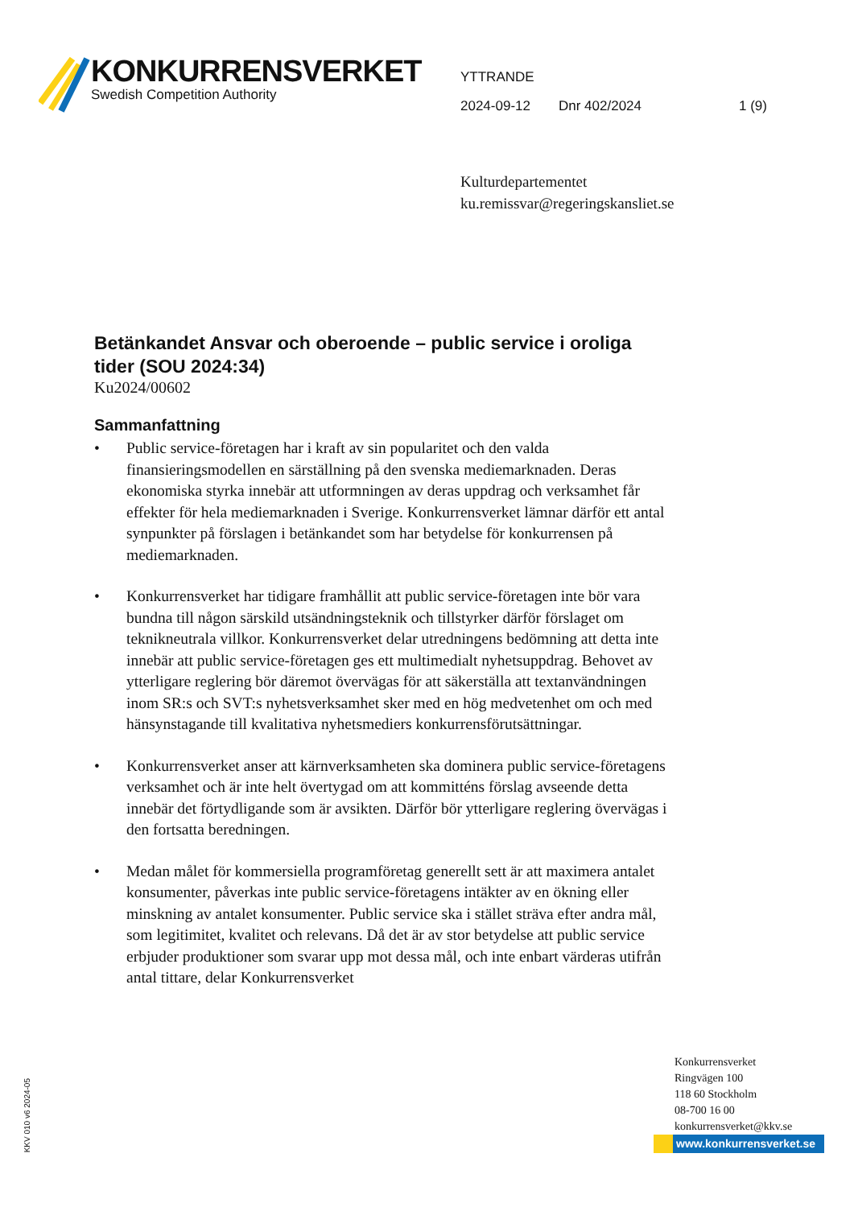KONKURRENSVERKET
Swedish Competition Authority
YTTRANDE
2024-09-12 Dnr 402/2024 1 (9)
Kulturdepartementet
ku.remissvar@regeringskansliet.se
Betänkandet Ansvar och oberoende – public service i oroliga tider (SOU 2024:34)
Ku2024/00602
Sammanfattning
• Public service-företagen har i kraft av sin popularitet och den valda finansieringsmodellen en särställning på den svenska mediemarknaden. Deras ekonomiska styrka innebär att utformningen av deras uppdrag och verksamhet får effekter för hela mediemarknaden i Sverige. Konkurrensverket lämnar därför ett antal synpunkter på förslagen i betänkandet som har betydelse för konkurrensen på mediemarknaden.
• Konkurrensverket har tidigare framhållit att public service-företagen inte bör vara bundna till någon särskild utsändningsteknik och tillstyrker därför förslaget om teknikneutrala villkor. Konkurrensverket delar utredningens bedömning att detta inte innebär att public service-företagen ges ett multimedialt nyhetsuppdrag. Behovet av ytterligare reglering bör däremot övervägas för att säkerställa att textanvändningen inom SR:s och SVT:s nyhetsverksamhet sker med en hög medvetenhet om och med hänsynstagande till kvalitativa nyhetsmediers konkurrensförutsättningar.
• Konkurrensverket anser att kärnverksamheten ska dominera public service-företagens verksamhet och är inte helt övertygad om att kommitténs förslag avseende detta innebär det förtydligande som är avsikten. Därför bör ytterligare reglering övervägas i den fortsatta beredningen.
• Medan målet för kommersiella programföretag generellt sett är att maximera antalet konsumenter, påverkas inte public service-företagens intäkter av en ökning eller minskning av antalet konsumenter. Public service ska i stället sträva efter andra mål, som legitimitet, kvalitet och relevans. Då det är av stor betydelse att public service erbjuder produktioner som svarar upp mot dessa mål, och inte enbart värderas utifrån antal tittare, delar Konkurrensverket
KKV 010 v6 2024-05
Konkurrensverket
Ringvägen 100
118 60 Stockholm
08-700 16 00
konkurrensverket@kkv.se
www.konkurrensverket.se